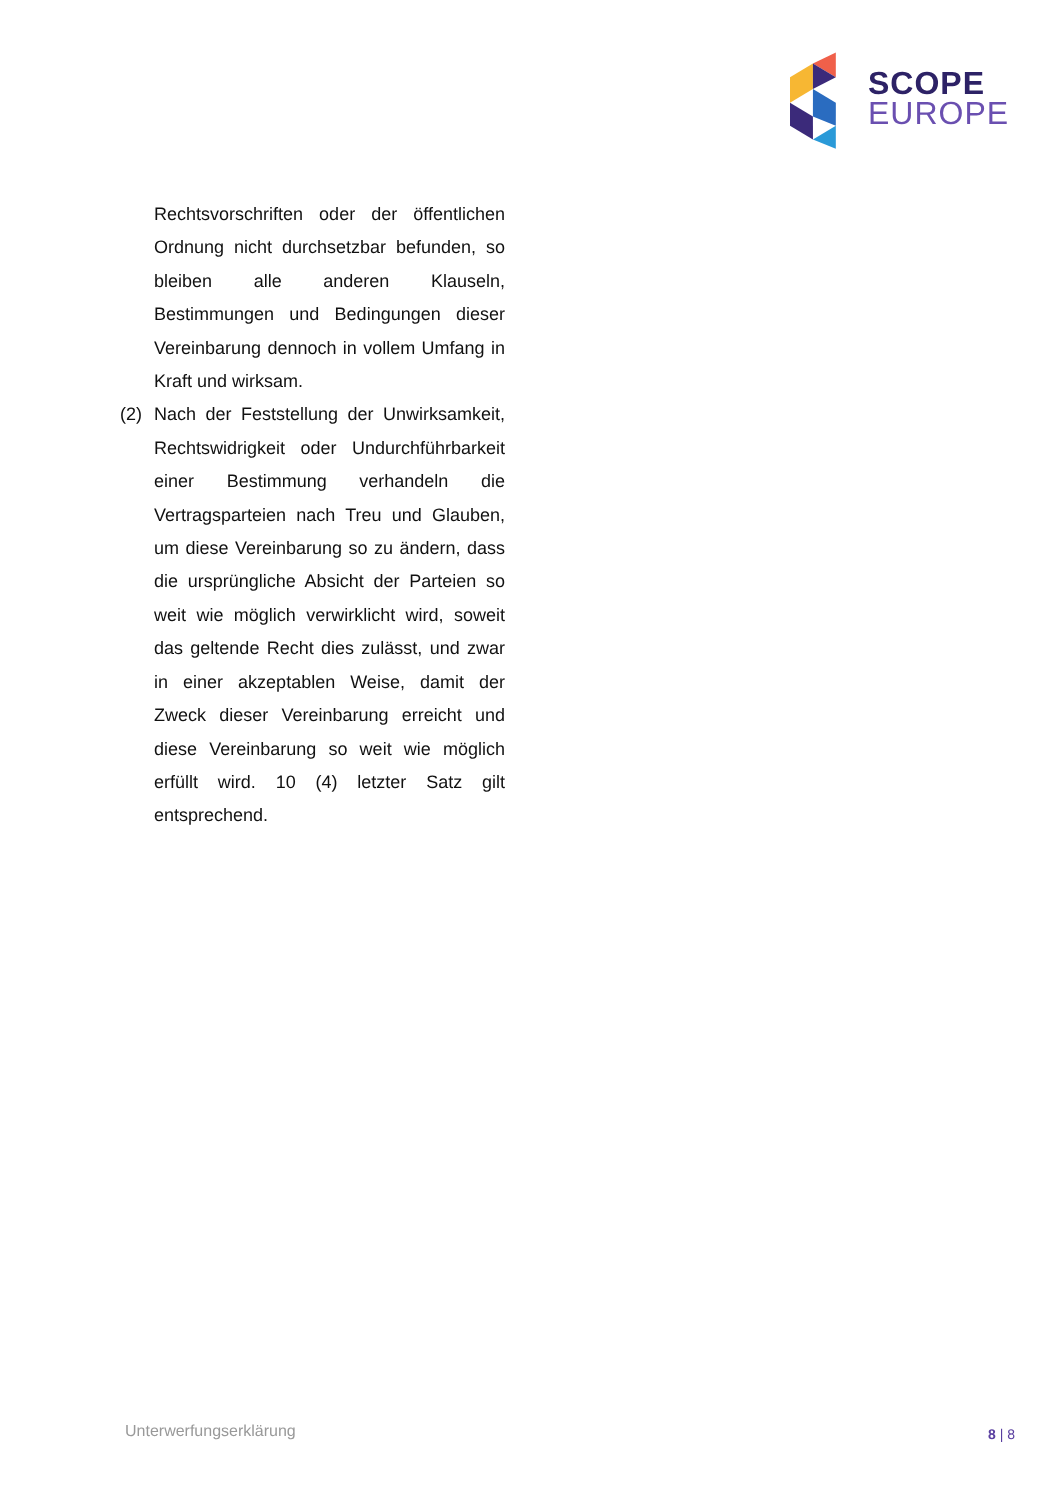SCOPE
EUROPE
Rechtsvorschriften oder der öffentlichen Ordnung nicht durchsetzbar befunden, so bleiben alle anderen Klauseln, Bestimmungen und Bedingungen dieser Vereinbarung dennoch in vollem Umfang in Kraft und wirksam.
(2) Nach der Feststellung der Unwirksamkeit, Rechtswidrigkeit oder Undurchführbarkeit einer Bestimmung verhandeln die Vertragsparteien nach Treu und Glauben, um diese Vereinbarung so zu ändern, dass die ursprüngliche Absicht der Parteien so weit wie möglich verwirklicht wird, soweit das geltende Recht dies zulässt, und zwar in einer akzeptablen Weise, damit der Zweck dieser Vereinbarung erreicht und diese Vereinbarung so weit wie möglich erfüllt wird. 10 (4) letzter Satz gilt entsprechend.
Unterwerfungserklärung 8 | 8